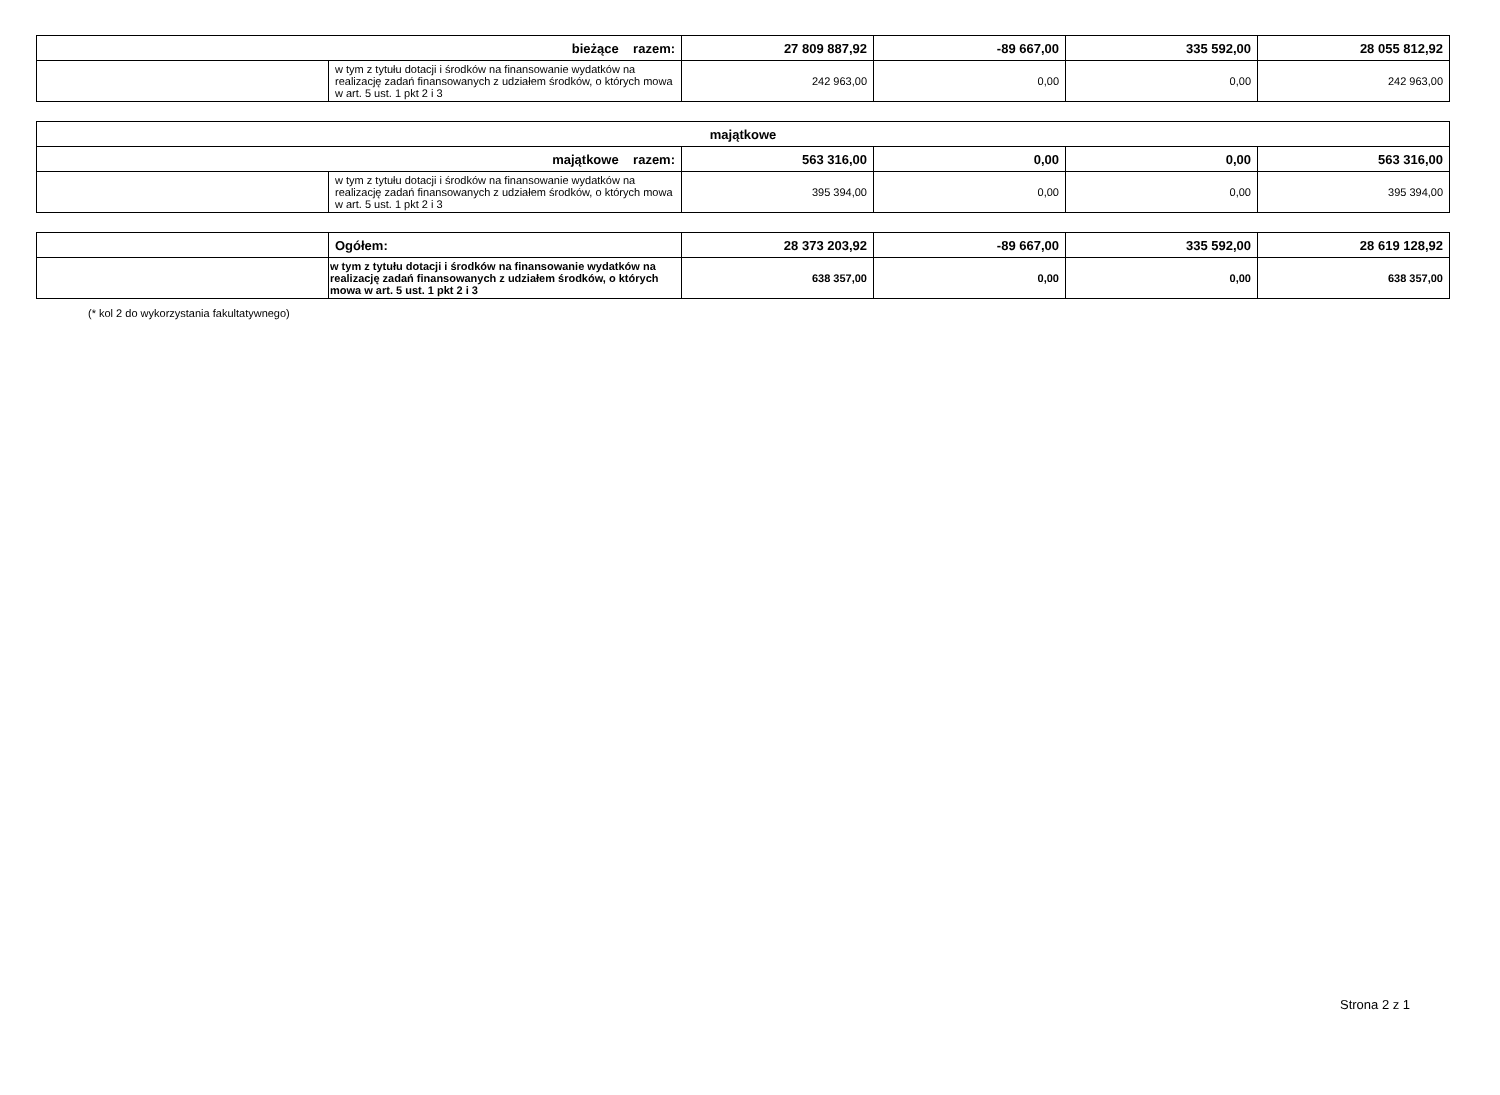| bieżące razem: | | 27 809 887,92 | -89 667,00 | 335 592,00 | 28 055 812,92 |
| | w tym z tytułu dotacji i środków na finansowanie wydatków na realizację zadań finansowanych z udziałem środków, o których mowa w art. 5 ust. 1 pkt 2 i 3 | 242 963,00 | 0,00 | 0,00 | 242 963,00 |
| majątkowe | | | | | |
| majątkowe razem: | | 563 316,00 | 0,00 | 0,00 | 563 316,00 |
| | w tym z tytułu dotacji i środków na finansowanie wydatków na realizację zadań finansowanych z udziałem środków, o których mowa w art. 5 ust. 1 pkt 2 i 3 | 395 394,00 | 0,00 | 0,00 | 395 394,00 |
| | Ogółem: | 28 373 203,92 | -89 667,00 | 335 592,00 | 28 619 128,92 |
| | w tym z tytułu dotacji i środków na finansowanie wydatków na realizację zadań finansowanych z udziałem środków, o których mowa w art. 5 ust. 1 pkt 2 i 3 | 638 357,00 | 0,00 | 0,00 | 638 357,00 |
(* kol 2 do wykorzystania fakultatywnego)
Strona 2 z 1